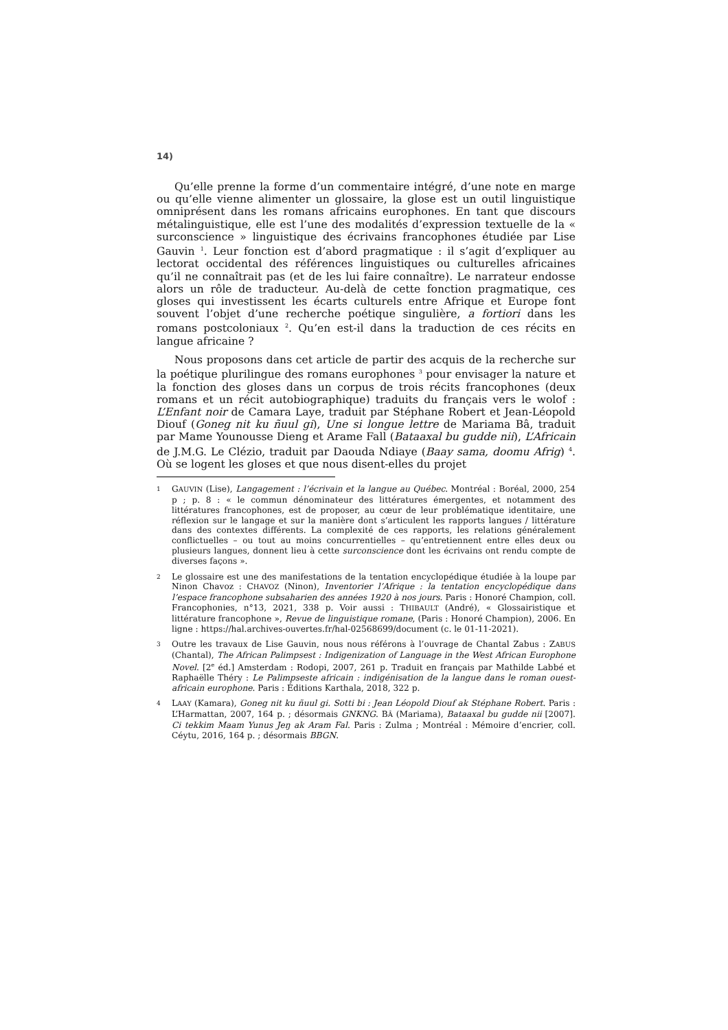14)
Qu’elle prenne la forme d’un commentaire intégré, d’une note en marge ou qu’elle vienne alimenter un glossaire, la glose est un outil linguistique omniprésent dans les romans africains europhones. En tant que discours métalinguistique, elle est l’une des modalités d’expression textuelle de la « surconscience » linguistique des écrivains francophones étudiée par Lise Gauvin <sup>1</sup>. Leur fonction est d’abord pragmatique : il s’agit d’expliquer au lectorat occidental des références linguistiques ou culturelles africaines qu’il ne connaîtrait pas (et de les lui faire connaître). Le narrateur endosse alors un rôle de traducteur. Au-delà de cette fonction pragmatique, ces gloses qui investissent les écarts culturels entre Afrique et Europe font souvent l’objet d’une recherche poétique singulière, a fortiori dans les romans postcoloniaux <sup>2</sup>. Qu’en est-il dans la traduction de ces récits en langue africaine ?
Nous proposons dans cet article de partir des acquis de la recherche sur la poétique plurilingue des romans europhones <sup>3</sup> pour envisager la nature et la fonction des gloses dans un corpus de trois récits francophones (deux romans et un récit autobiographique) traduits du français vers le wolof : L’Enfant noir de Camara Laye, traduit par Stéphane Robert et Jean-Léopold Diouf (Goneg nit ku ñuul gi), Une si longue lettre de Mariama Bâ, traduit par Mame Younousse Dieng et Arame Fall (Bataaxal bu gudde nii), L’Africain de J.M.G. Le Clézio, traduit par Daouda Ndiaye (Baay sama, doomu Afrig) <sup>4</sup>. Où se logent les gloses et que nous disent-elles du projet
1
GAUVIN (Lise), Langagement : l’écrivain et la langue au Québec. Montréal : Boréal, 2000, 254 p ; p. 8 : « le commun dénominateur des littératures émergentes, et notamment des littératures francophones, est de proposer, au cœur de leur problématique identitaire, une réflexion sur le langage et sur la manière dont s’articulent les rapports langues / littérature dans des contextes différents. La complexité de ces rapports, les relations généralement conflictuelles – ou tout au moins concurrentielles – qu’entretiennent entre elles deux ou plusieurs langues, donnent lieu à cette surconscience dont les écrivains ont rendu compte de diverses façons ».
2
Le glossaire est une des manifestations de la tentation encyclopédique étudiée à la loupe par Ninon Chavoz : CHAVOZ (Ninon), Inventorier l’Afrique : la tentation encyclopédique dans l’espace francophone subsaharien des années 1920 à nos jours. Paris : Honoré Champion, coll. Francophonies, n°13, 2021, 338 p. Voir aussi : THIBAULT (André), « Glossairistique et littérature francophone », Revue de linguistique romane, (Paris : Honoré Champion), 2006. En ligne : https://hal.archives-ouvertes.fr/hal-02568699/document (c. le 01-11-2021).
3
Outre les travaux de Lise Gauvin, nous nous référons à l’ouvrage de Chantal Zabus : ZABUS (Chantal), The African Palimpsest : Indigenization of Language in the West African Europhone Novel. [2<sup>e</sup> éd.] Amsterdam : Rodopi, 2007, 261 p. Traduit en français par Mathilde Labbé et Raphaëlle Théry : Le Palimpseste africain : indigénisation de la langue dans le roman ouest-africain europhone. Paris : Éditions Karthala, 2018, 322 p.
4
LAAY (Kamara), Goneg nit ku ñuul gi. Sotti bi : Jean Léopold Diouf ak Stéphane Robert. Paris : L’Harmattan, 2007, 164 p. ; désormais GNKNG. BÂ (Mariama), Bataaxal bu gudde nii [2007]. Ci tekkim Maam Yunus Jeŋ ak Aram Fal. Paris : Zulma ; Montréal : Mémoire d’encrier, coll. Céytu, 2016, 164 p. ; désormais BBGN.